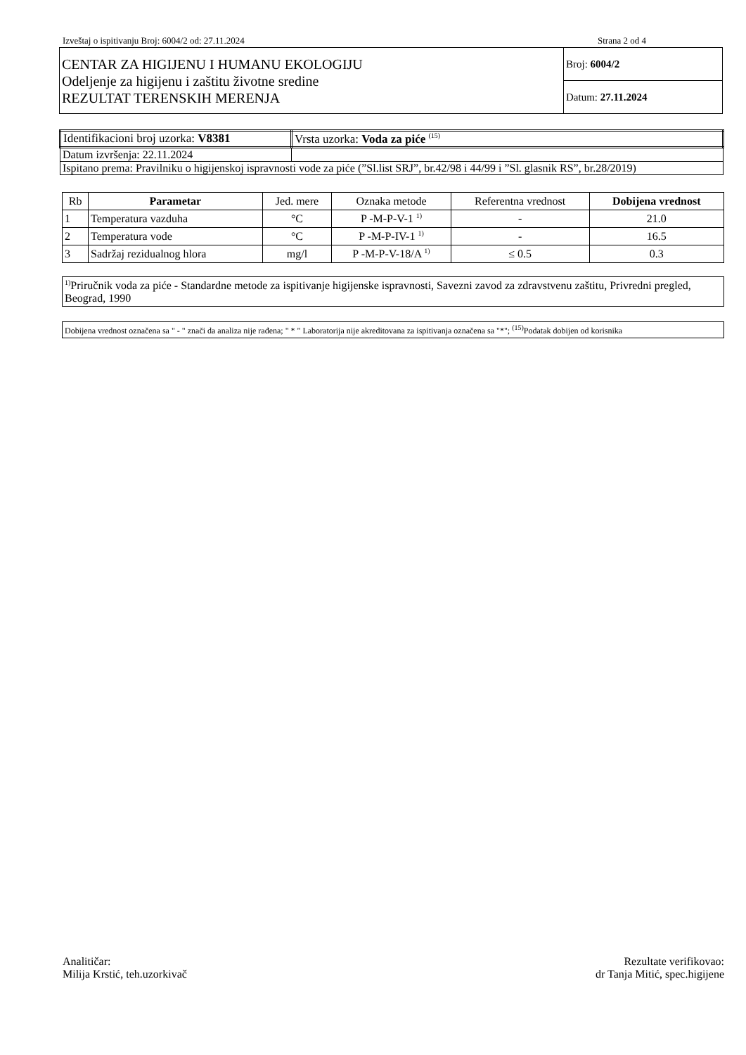Izveštaj o ispitivanju Broj: 6004/2 od: 27.11.2024 Strana 2 od 4
| CENTAR ZA HIGIJENU I HUMANU EKOLOGIJU Odeljenje za higijenu i zaštitu životne sredine REZULTAT TERENSKIH MERENJA | Broj: 6004/2 |
| | Datum: 27.11.2024 |
| Identifikacioni broj uzorka: V8381 | Vrsta uzorka: Voda za piće <sup>(15)</sup> |
| Datum izvršenja: 22.11.2024 | |
| Ispitano prema: Pravilniku o higijenskoj ispravnosti vode za piće (”Sl.list SRJ”, br.42/98 i 44/99 i ”Sl. glasnik RS”, br.28/2019) | |
| Rb | Parametar | Jed. mere | Oznaka metode | Referentna vrednost | Dobijena vrednost |
| --- | --- | --- | --- | --- | --- |
| 1 | Temperatura vazduha | °C | P -M-P-V-1 <sup>1)</sup> | - | 21.0 |
| 2 | Temperatura vode | °C | P -M-P-IV-1 <sup>1)</sup> | - | 16.5 |
| 3 | Sadržaj rezidualnog hlora | mg/l | P -M-P-V-18/A <sup>1)</sup> | ≤ 0.5 | 0.3 |
<sup>1)</sup> Priručnik voda za piće - Standardne metode za ispitivanje higijenske ispravnosti, Savezni zavod za zdravstvenu zaštitu, Privredni pregled, Beograd, 1990
Dobijena vrednost označena sa " - " znači da analiza nije rađena; " * " Laboratorija nije akreditovana za ispitivanja označena sa "*"; <sup>(15)</sup>Podatak dobijen od korisnika
Analitičar:
Milija Krstić, teh.uzorkivač
Rezultate verifikovao:
dr Tanja Mitić, spec.higijene